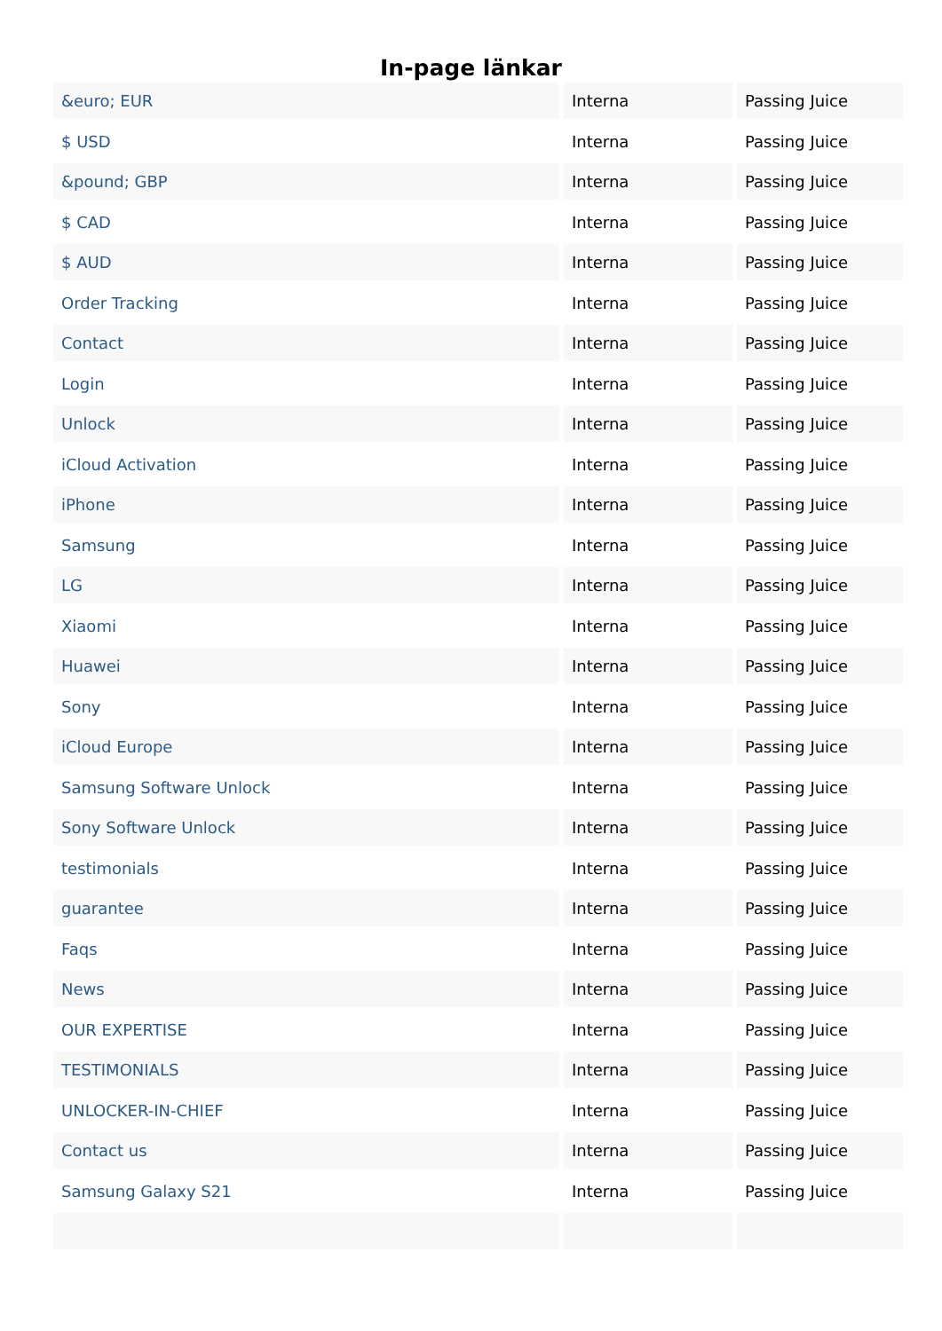In-page länkar
| &euro; EUR | Interna | Passing Juice |
| $ USD | Interna | Passing Juice |
| &pound; GBP | Interna | Passing Juice |
| $ CAD | Interna | Passing Juice |
| $ AUD | Interna | Passing Juice |
| Order Tracking | Interna | Passing Juice |
| Contact | Interna | Passing Juice |
| Login | Interna | Passing Juice |
| Unlock | Interna | Passing Juice |
| iCloud Activation | Interna | Passing Juice |
| iPhone | Interna | Passing Juice |
| Samsung | Interna | Passing Juice |
| LG | Interna | Passing Juice |
| Xiaomi | Interna | Passing Juice |
| Huawei | Interna | Passing Juice |
| Sony | Interna | Passing Juice |
| iCloud Europe | Interna | Passing Juice |
| Samsung Software Unlock | Interna | Passing Juice |
| Sony Software Unlock | Interna | Passing Juice |
| testimonials | Interna | Passing Juice |
| guarantee | Interna | Passing Juice |
| Faqs | Interna | Passing Juice |
| News | Interna | Passing Juice |
| OUR EXPERTISE | Interna | Passing Juice |
| TESTIMONIALS | Interna | Passing Juice |
| UNLOCKER-IN-CHIEF | Interna | Passing Juice |
| Contact us | Interna | Passing Juice |
| Samsung Galaxy S21 | Interna | Passing Juice |